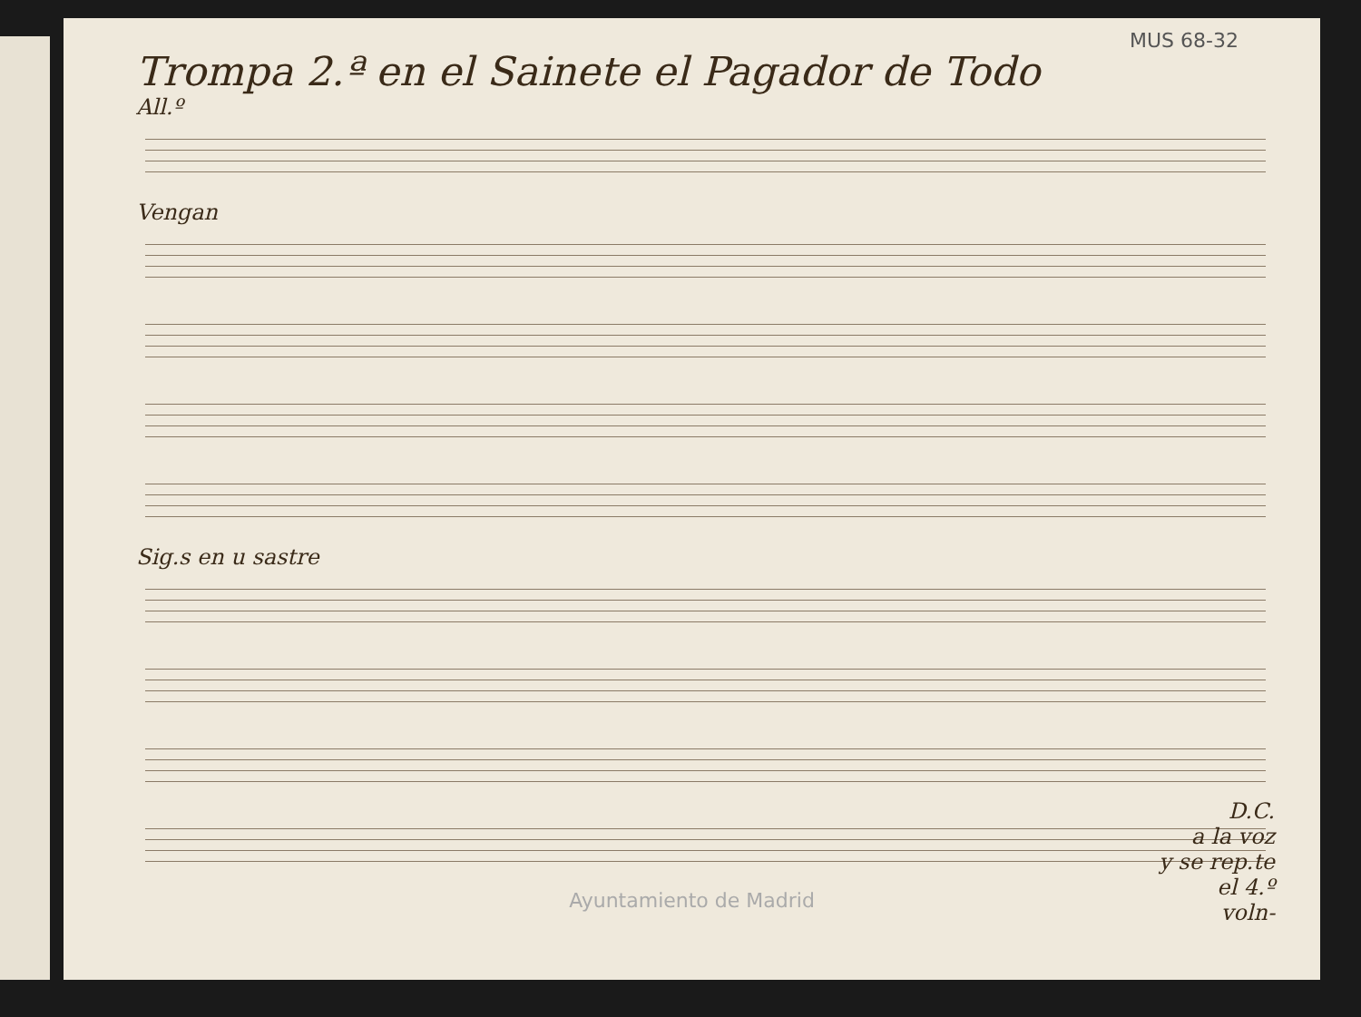MUS 68-32
Trompa 2.ª en el Sainete el Pagador de Todo
All.º
Vengan
Sig.s en u sastre
Ayuntamiento de Madrid
D.C.
a la voz
y se rep.te
el 4.º
voln-